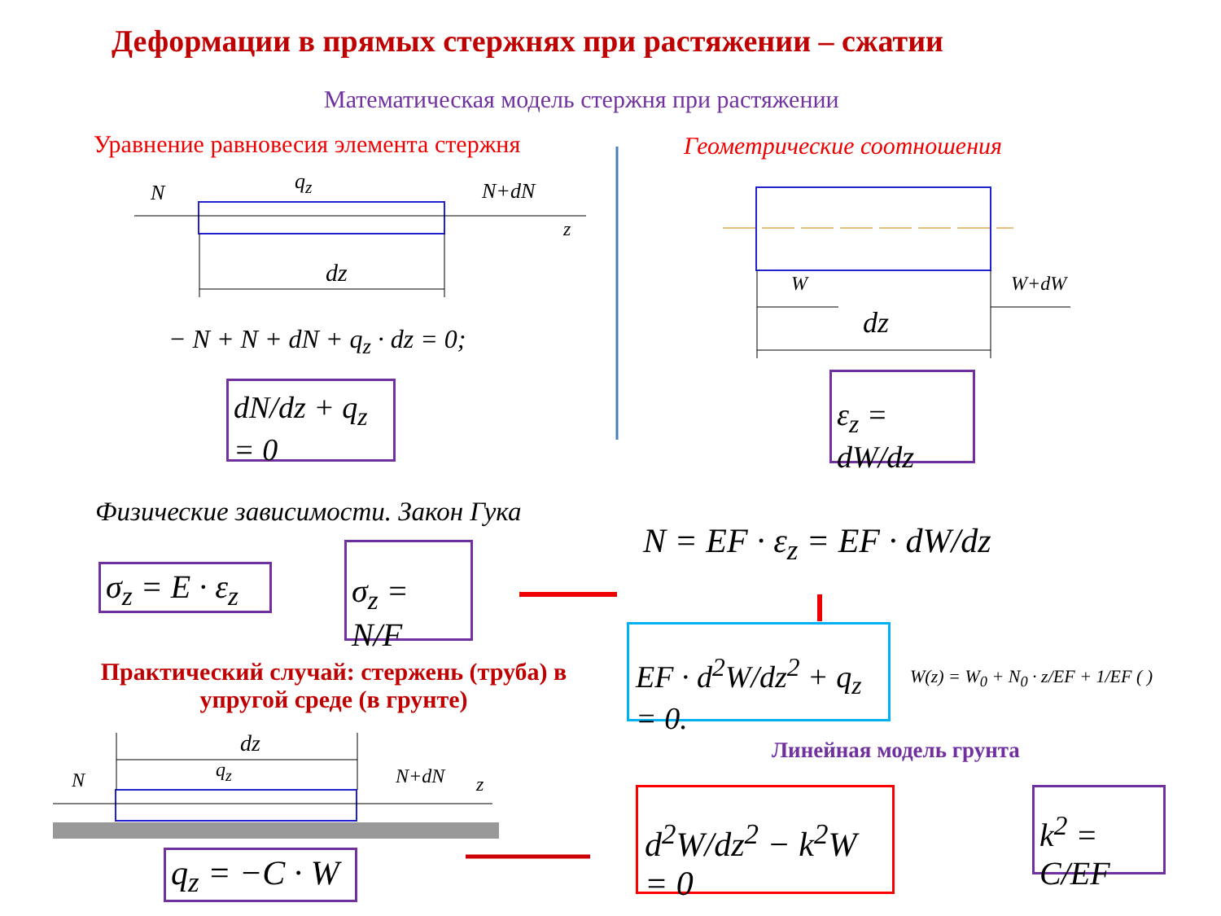Деформации в прямых стержнях при растяжении – сжатии
Математическая модель стержня при растяжении
Уравнение равновесия элемента стержня Геометрические соотношения
N q<sub>z</sub> N+dN
z
dz
− N + N + dN + q<sub>z</sub> · dz = 0;
dN/dz + q<sub>z</sub> = 0
W W+dW
dz
ε<sub>z</sub> = dW/dz
Физические зависимости. Закон Гука
N = EF · ε<sub>z</sub> = EF · dW/dz
σ<sub>z</sub> = E · ε<sub>z</sub>
σ<sub>z</sub> = N/F
EF · d<sup>2</sup>W/dz<sup>2</sup> + q<sub>z</sub> = 0.
W(z) = W<sub>0</sub> + N<sub>0</sub> · z/EF + 1/EF ( )
Практический случай: стержень (труба) в упругой среде (в грунте)
Линейная модель грунта
dz
N q<sub>z</sub> N+dN z
q<sub>z</sub> = −C · W
d<sup>2</sup>W/dz<sup>2</sup> − k<sup>2</sup>W = 0
k<sup>2</sup> = C/EF